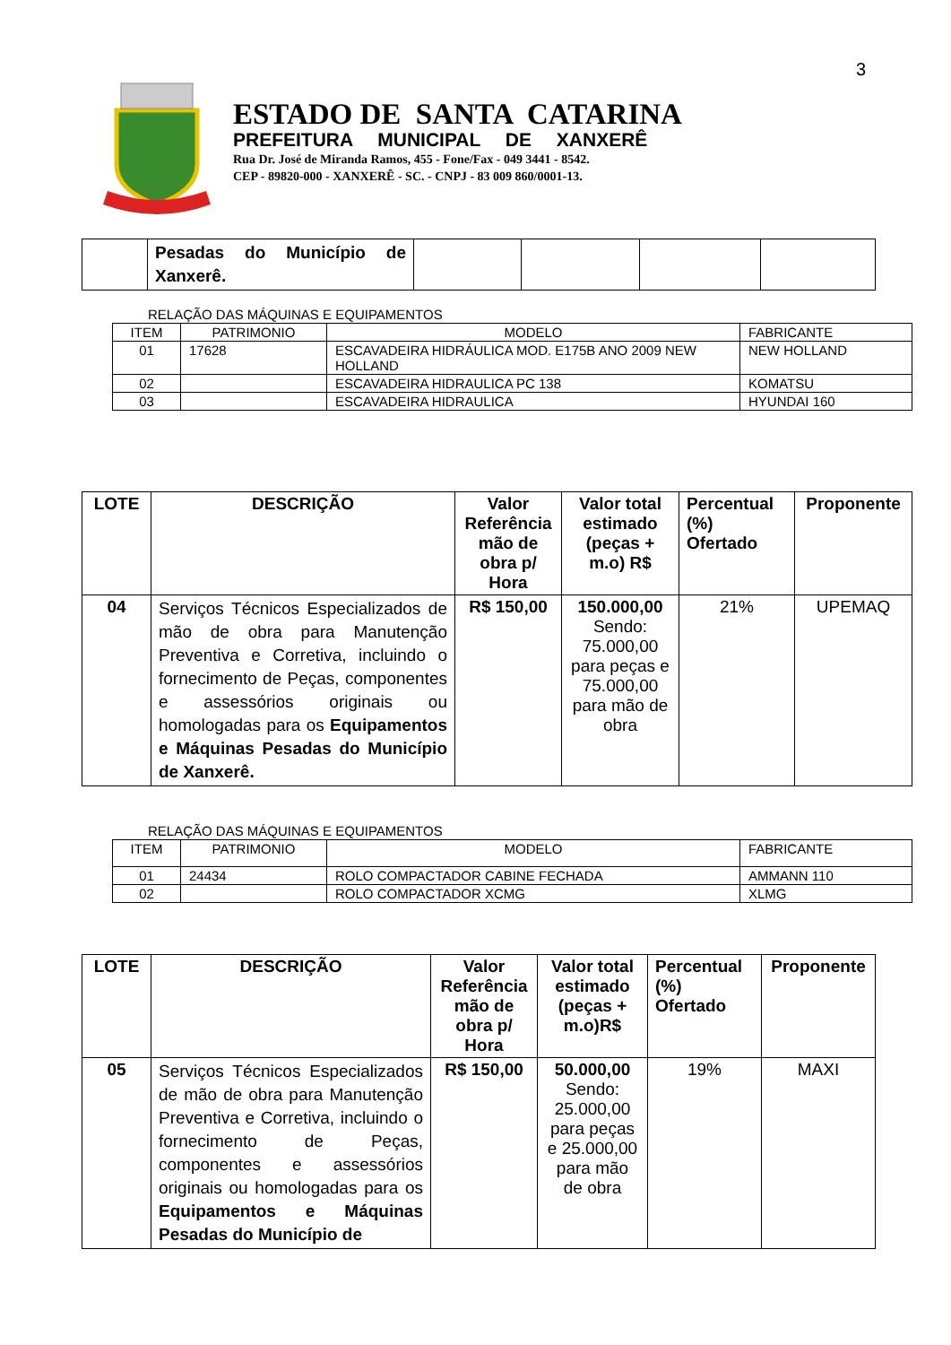3
ESTADO DE SANTA CATARINA
PREFEITURA MUNICIPAL DE XANXERÊ
Rua Dr. José de Miranda Ramos, 455 - Fone/Fax - 049 3441 - 8542.
CEP - 89820-000 - XANXERÊ - SC. - CNPJ - 83 009 860/0001-13.
| | Pesadas do Município de Xanxerê. | | | | |
RELAÇÃO DAS MÁQUINAS E EQUIPAMENTOS
| ITEM | PATRIMONIO | MODELO | FABRICANTE |
| 01 | 17628 | ESCAVADEIRA HIDRÁULICA MOD. E175B ANO 2009 NEW HOLLAND | NEW HOLLAND |
| 02 | | ESCAVADEIRA HIDRAULICA PC 138 | KOMATSU |
| 03 | | ESCAVADEIRA HIDRAULICA | HYUNDAI 160 |
| LOTE | DESCRIÇÃO | Valor Referência mão de obra p/ Hora | Valor total estimado (peças + m.o) R$ | Percentual (%) Ofertado | Proponente |
| --- | --- | --- | --- | --- | --- |
| 04 | Serviços Técnicos Especializados de mão de obra para Manutenção Preventiva e Corretiva, incluindo o fornecimento de Peças, componentes e assessórios originais ou homologadas para os Equipamentos e Máquinas Pesadas do Município de Xanxerê. | R$ 150,00 | 150.000,00 Sendo: 75.000,00 para peças e 75.000,00 para mão de obra | 21% | UPEMAQ |
RELAÇÃO DAS MÁQUINAS E EQUIPAMENTOS
| ITEM | PATRIMONIO | MODELO | FABRICANTE |
| 01 | 24434 | ROLO COMPACTADOR CABINE FECHADA | AMMANN 110 |
| 02 | | ROLO COMPACTADOR XCMG | XLMG |
| LOTE | DESCRIÇÃO | Valor Referência mão de obra p/ Hora | Valor total estimado (peças + m.o)R$ | Percentual (%) Ofertado | Proponente |
| --- | --- | --- | --- | --- | --- |
| 05 | Serviços Técnicos Especializados de mão de obra para Manutenção Preventiva e Corretiva, incluindo o fornecimento de Peças, componentes e assessórios originais ou homologadas para os Equipamentos e Máquinas Pesadas do Município de | R$ 150,00 | 50.000,00 Sendo: 25.000,00 para peças e 25.000,00 para mão de obra | 19% | MAXI |